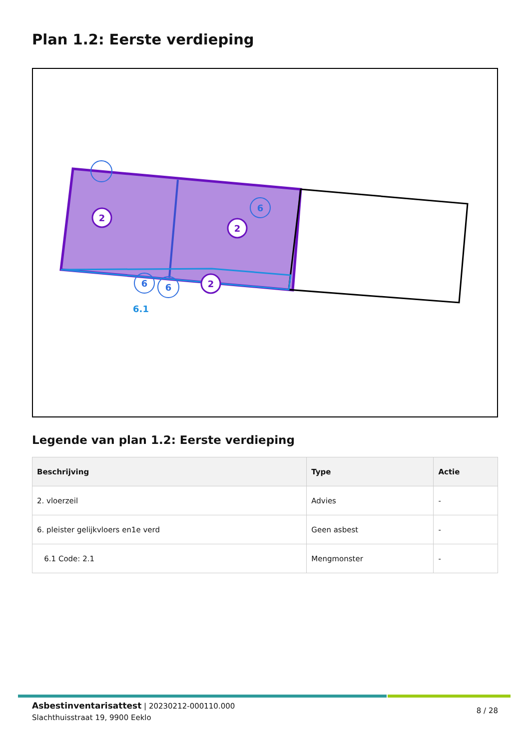Plan 1.2: Eerste verdieping
2
2
2
6
6
6
6.1
Legende van plan 1.2: Eerste verdieping
| Beschrijving | Type | Actie |
| --- | --- | --- |
| 2. vloerzeil | Advies | - |
| 6. pleister gelijkvloers en1e verd | Geen asbest | - |
| 6.1 Code: 2.1 | Mengmonster | - |
Asbestinventarisattest | 20230212-000110.000
Slachthuisstraat 19, 9900 Eeklo
8 / 28